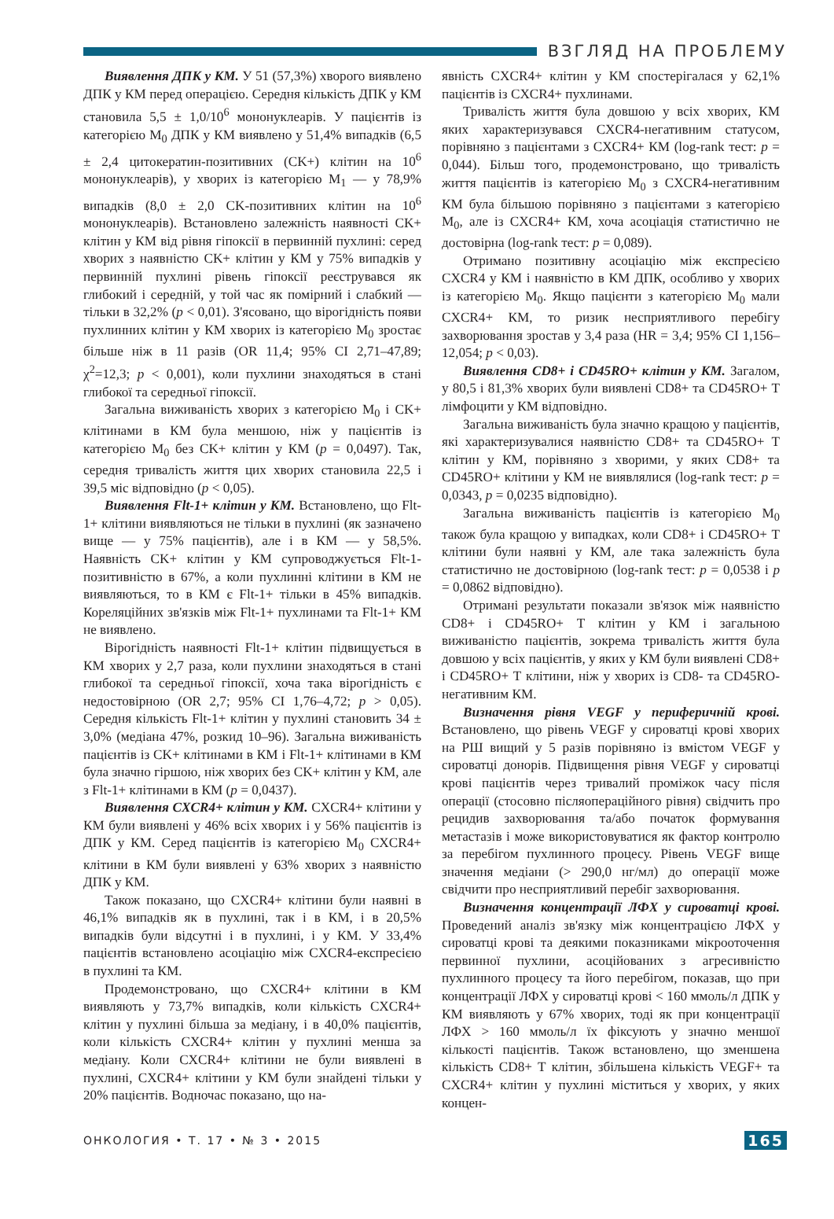ВЗГЛЯД НА ПРОБЛЕМУ
Виявлення ДПК у КМ. У 51 (57,3%) хворого виявлено ДПК у КМ перед операцією. Середня кількість ДПК у КМ становила 5,5 ± 1,0/10<sup>6</sup> мононуклеарів. У пацієнтів із категорією M<sub>0</sub> ДПК у КМ виявлено у 51,4% випадків (6,5 ± 2,4 цитокератин-позитивних (CK+) клітин на 10<sup>6</sup> мононуклеарів), у хворих із категорією M<sub>1</sub> — у 78,9% випадків (8,0 ± 2,0 CK-позитивних клітин на 10<sup>6</sup> мононуклеарів). Встановлено залежність наявності CK+ клітин у КМ від рівня гіпоксії в первинній пухлині: серед хворих з наявністю CK+ клітин у КМ у 75% випадків у первинній пухлині рівень гіпоксії реєструвався як глибокий і середній, у той час як помірний і слабкий — тільки в 32,2% (p < 0,01). З'ясовано, що вірогідність появи пухлинних клітин у КМ хворих із категорією M<sub>0</sub> зростає більше ніж в 11 разів (OR 11,4; 95% CI 2,71–47,89; χ<sup>2</sup>=12,3; p < 0,001), коли пухлини знаходяться в стані глибокої та середньої гіпоксії.
Загальна виживаність хворих з категорією M<sub>0</sub> і CK+ клітинами в КМ була меншою, ніж у пацієнтів із категорією M<sub>0</sub> без CK+ клітин у КМ (p = 0,0497). Так, середня тривалість життя цих хворих становила 22,5 і 39,5 міс відповідно (p < 0,05).
Виявлення Flt-1+ клітин у КМ. Встановлено, що Flt-1+ клітини виявляються не тільки в пухлині (як зазначено вище — у 75% пацієнтів), але і в КМ — у 58,5%. Наявність CK+ клітин у КМ супроводжується Flt-1-позитивністю в 67%, а коли пухлинні клітини в КМ не виявляються, то в КМ є Flt-1+ тільки в 45% випадків. Кореляційних зв'язків між Flt-1+ пухлинами та Flt-1+ КМ не виявлено.
Вірогідність наявності Flt-1+ клітин підвищується в КМ хворих у 2,7 раза, коли пухлини знаходяться в стані глибокої та середньої гіпоксії, хоча така вірогідність є недостовірною (OR 2,7; 95% CI 1,76–4,72; p > 0,05). Середня кількість Flt-1+ клітин у пухлині становить 34 ± 3,0% (медіана 47%, розкид 10–96). Загальна виживаність пацієнтів із CK+ клітинами в КМ і Flt-1+ клітинами в КМ була значно гіршою, ніж хворих без CK+ клітин у КМ, але з Flt-1+ клітинами в КМ (p = 0,0437).
Виявлення CXCR4+ клітин у КМ. CXCR4+ клітини у КМ були виявлені у 46% всіх хворих і у 56% пацієнтів із ДПК у КМ. Серед пацієнтів із категорією M<sub>0</sub> CXCR4+ клітини в КМ були виявлені у 63% хворих з наявністю ДПК у КМ.
Також показано, що CXCR4+ клітини були наявні в 46,1% випадків як в пухлині, так і в КМ, і в 20,5% випадків були відсутні і в пухлині, і у КМ. У 33,4% пацієнтів встановлено асоціацію між CXCR4-експресією в пухлині та КМ.
Продемонстровано, що CXCR4+ клітини в КМ виявляють у 73,7% випадків, коли кількість CXCR4+ клітин у пухлині більша за медіану, і в 40,0% пацієнтів, коли кількість CXCR4+ клітин у пухлині менша за медіану. Коли CXCR4+ клітини не були виявлені в пухлині, CXCR4+ клітини у КМ були знайдені тільки у 20% пацієнтів. Водночас показано, що на-
явність CXCR4+ клітин у КМ спостерігалася у 62,1% пацієнтів із CXCR4+ пухлинами.
Тривалість життя була довшою у всіх хворих, КМ яких характеризувався CXCR4-негативним статусом, порівняно з пацієнтами з CXCR4+ КМ (log-rank тест: p = 0,044). Більш того, продемонстровано, що тривалість життя пацієнтів із категорією M<sub>0</sub> з CXCR4-негативним КМ була більшою порівняно з пацієнтами з категорією M<sub>0</sub>, але із CXCR4+ КМ, хоча асоціація статистично не достовірна (log-rank тест: p = 0,089).
Отримано позитивну асоціацію між експресією CXCR4 у КМ і наявністю в КМ ДПК, особливо у хворих із категорією M<sub>0</sub>. Якщо пацієнти з категорією M<sub>0</sub> мали CXCR4+ КМ, то ризик несприятливого перебігу захворювання зростав у 3,4 раза (HR = 3,4; 95% CI 1,156–12,054; p < 0,03).
Виявлення CD8+ і CD45RO+ клітин у КМ. Загалом, у 80,5 і 81,3% хворих були виявлені CD8+ та CD45RO+ Т лімфоцити у КМ відповідно.
Загальна виживаність була значно кращою у пацієнтів, які характеризувалися наявністю CD8+ та CD45RO+ Т клітин у КМ, порівняно з хворими, у яких CD8+ та CD45RO+ клітини у КМ не виявлялися (log-rank тест: p = 0,0343, p = 0,0235 відповідно).
Загальна виживаність пацієнтів із категорією M<sub>0</sub> також була кращою у випадках, коли CD8+ і CD45RO+ Т клітини були наявні у КМ, але така залежність була статистично не достовірною (log-rank тест: p = 0,0538 і p = 0,0862 відповідно).
Отримані результати показали зв'язок між наявністю CD8+ і CD45RO+ Т клітин у КМ і загальною виживаністю пацієнтів, зокрема тривалість життя була довшою у всіх пацієнтів, у яких у КМ були виявлені CD8+ і CD45RO+ Т клітини, ніж у хворих із CD8- та CD45RO-негативним КМ.
Визначення рівня VEGF у периферичній крові. Встановлено, що рівень VEGF у сироватці крові хворих на РШ вищий у 5 разів порівняно із вмістом VEGF у сироватці донорів. Підвищення рівня VEGF у сироватці крові пацієнтів через тривалий проміжок часу після операції (стосовно післяопераційного рівня) свідчить про рецидив захворювання та/або початок формування метастазів і може використовуватися як фактор контролю за перебігом пухлинного процесу. Рівень VEGF вище значення медіани (> 290,0 нг/мл) до операції може свідчити про несприятливий перебіг захворювання.
Визначення концентрації ЛФХ у сироватці крові. Проведений аналіз зв'язку між концентрацією ЛФХ у сироватці крові та деякими показниками мікрооточення первинної пухлини, асоційованих з агресивністю пухлинного процесу та його перебігом, показав, що при концентрації ЛФХ у сироватці крові < 160 ммоль/л ДПК у КМ виявляють у 67% хворих, тоді як при концентрації ЛФХ > 160 ммоль/л їх фіксують у значно меншої кількості пацієнтів. Також встановлено, що зменшена кількість CD8+ Т клітин, збільшена кількість VEGF+ та CXCR4+ клітин у пухлині міститься у хворих, у яких концен-
ОНКОЛОГИЯ • Т. 17 • № 3 • 2015 165